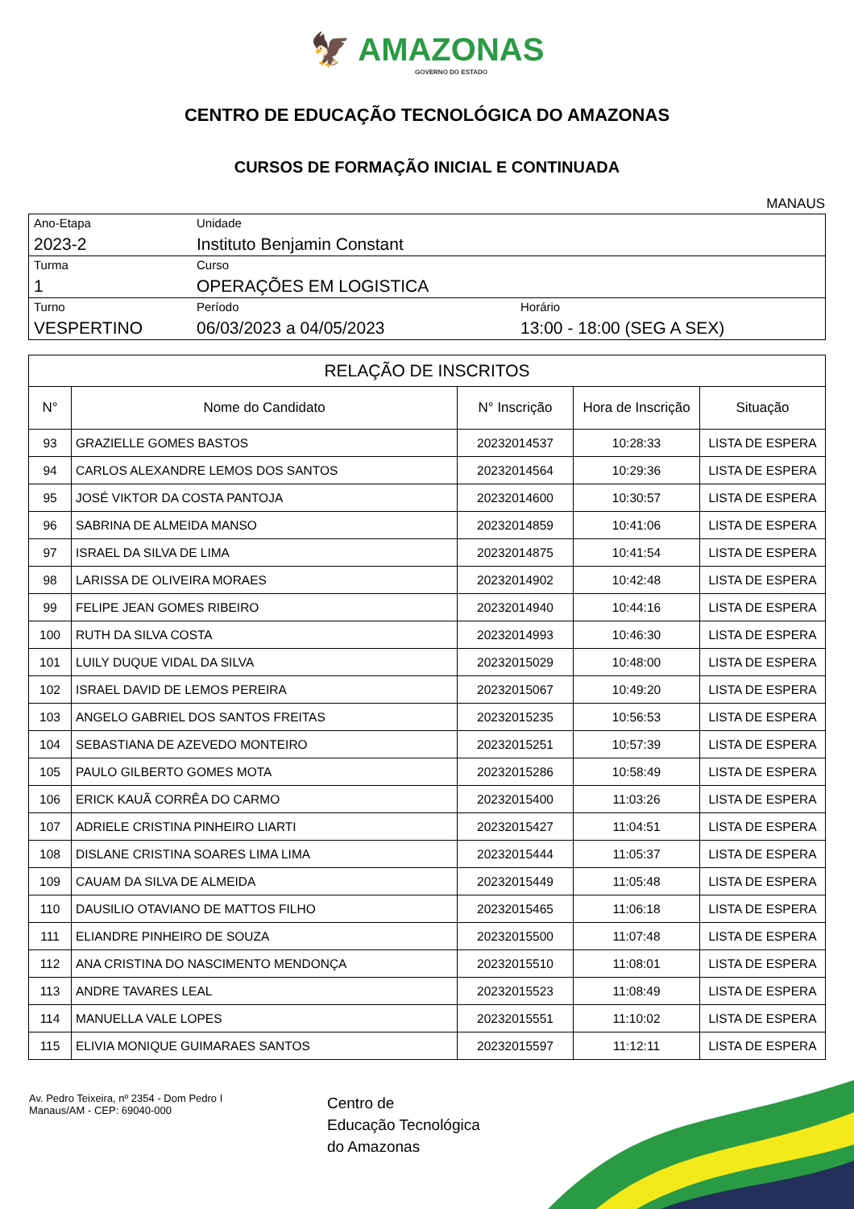🦅 AMAZONAS
GOVERNO DO ESTADO
CENTRO DE EDUCAÇÃO TECNOLÓGICA DO AMAZONAS
CURSOS DE FORMAÇÃO INICIAL E CONTINUADA
MANAUS
| Ano-Etapa 2023-2 | Unidade Instituto Benjamin Constant | |
| Turma 1 | Curso OPERAÇÕES EM LOGISTICA | |
| Turno VESPERTINO | Período 06/03/2023 a 04/05/2023 | Horário 13:00 - 18:00 (SEG A SEX) |
| RELAÇÃO DE INSCRITOS | | | | |
| --- | --- | --- | --- | --- |
| N° | Nome do Candidato | N° Inscrição | Hora de Inscrição | Situação |
| 93 | GRAZIELLE GOMES BASTOS | 20232014537 | 10:28:33 | LISTA DE ESPERA |
| 94 | CARLOS ALEXANDRE LEMOS DOS SANTOS | 20232014564 | 10:29:36 | LISTA DE ESPERA |
| 95 | JOSÉ VIKTOR DA COSTA PANTOJA | 20232014600 | 10:30:57 | LISTA DE ESPERA |
| 96 | SABRINA DE ALMEIDA MANSO | 20232014859 | 10:41:06 | LISTA DE ESPERA |
| 97 | ISRAEL DA SILVA DE LIMA | 20232014875 | 10:41:54 | LISTA DE ESPERA |
| 98 | LARISSA DE OLIVEIRA MORAES | 20232014902 | 10:42:48 | LISTA DE ESPERA |
| 99 | FELIPE JEAN GOMES RIBEIRO | 20232014940 | 10:44:16 | LISTA DE ESPERA |
| 100 | RUTH DA SILVA COSTA | 20232014993 | 10:46:30 | LISTA DE ESPERA |
| 101 | LUILY DUQUE VIDAL DA SILVA | 20232015029 | 10:48:00 | LISTA DE ESPERA |
| 102 | ISRAEL DAVID DE LEMOS PEREIRA | 20232015067 | 10:49:20 | LISTA DE ESPERA |
| 103 | ANGELO GABRIEL DOS SANTOS FREITAS | 20232015235 | 10:56:53 | LISTA DE ESPERA |
| 104 | SEBASTIANA DE AZEVEDO MONTEIRO | 20232015251 | 10:57:39 | LISTA DE ESPERA |
| 105 | PAULO GILBERTO GOMES MOTA | 20232015286 | 10:58:49 | LISTA DE ESPERA |
| 106 | ERICK KAUÃ CORRÊA DO CARMO | 20232015400 | 11:03:26 | LISTA DE ESPERA |
| 107 | ADRIELE CRISTINA PINHEIRO LIARTI | 20232015427 | 11:04:51 | LISTA DE ESPERA |
| 108 | DISLANE CRISTINA SOARES LIMA LIMA | 20232015444 | 11:05:37 | LISTA DE ESPERA |
| 109 | CAUAM DA SILVA DE ALMEIDA | 20232015449 | 11:05:48 | LISTA DE ESPERA |
| 110 | DAUSILIO OTAVIANO DE MATTOS FILHO | 20232015465 | 11:06:18 | LISTA DE ESPERA |
| 111 | ELIANDRE PINHEIRO DE SOUZA | 20232015500 | 11:07:48 | LISTA DE ESPERA |
| 112 | ANA CRISTINA DO NASCIMENTO MENDONÇA | 20232015510 | 11:08:01 | LISTA DE ESPERA |
| 113 | ANDRE TAVARES LEAL | 20232015523 | 11:08:49 | LISTA DE ESPERA |
| 114 | MANUELLA VALE LOPES | 20232015551 | 11:10:02 | LISTA DE ESPERA |
| 115 | ELIVIA MONIQUE GUIMARAES SANTOS | 20232015597 | 11:12:11 | LISTA DE ESPERA |
Av. Pedro Teixeira, nº 2354 - Dom Pedro I
Manaus/AM - CEP: 69040-000
Centro de
Educação Tecnológica
do Amazonas